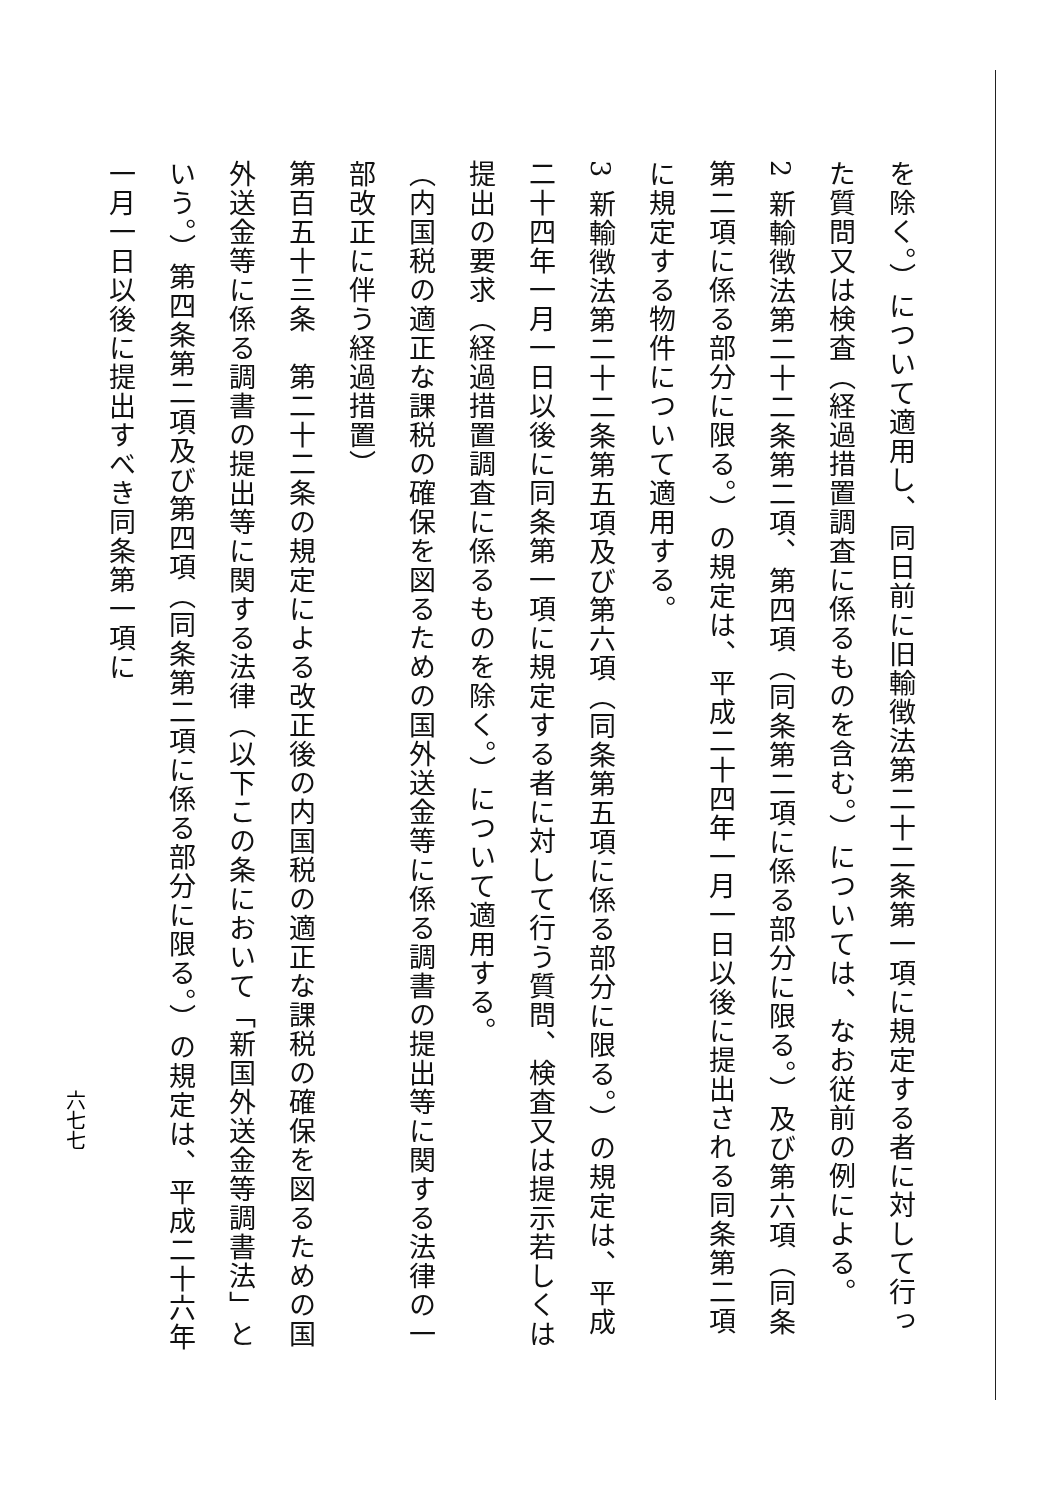を除く。）について適用し、同日前に旧輸徴法第二十二条第一項に規定する者に対して行った質問又は検査（経過措置調査に係るものを含む。）については、なお従前の例による。
2 新輸徴法第二十二条第二項、第四項（同条第二項に係る部分に限る。）及び第六項（同条第二項に係る部分に限る。）の規定は、平成二十四年一月一日以後に提出される同条第二項に規定する物件について適用する。
3 新輸徴法第二十二条第五項及び第六項（同条第五項に係る部分に限る。）の規定は、平成二十四年一月一日以後に同条第一項に規定する者に対して行う質問、検査又は提示若しくは提出の要求（経過措置調査に係るものを除く。）について適用する。
（内国税の適正な課税の確保を図るための国外送金等に係る調書の提出等に関する法律の一部改正に伴う経過措置）
第百五十三条　第二十二条の規定による改正後の内国税の適正な課税の確保を図るための国外送金等に係る調書の提出等に関する法律（以下この条において「新国外送金等調書法」という。）第四条第二項及び第四項（同条第二項に係る部分に限る。）の規定は、平成二十六年一月一日以後に提出すべき同条第一項に
六七七